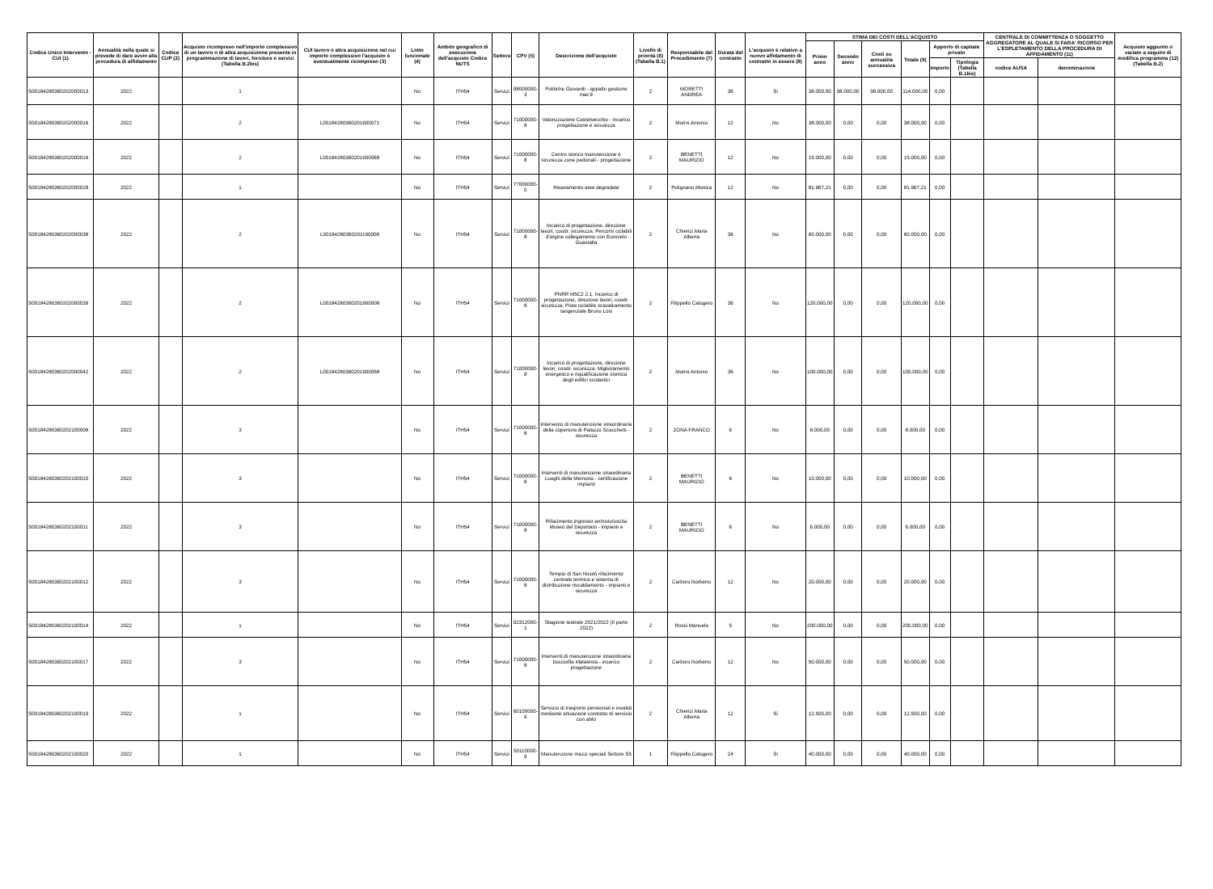| Codice Unico Intervento - CUI (1) | Annualità nella quale si prevede di dare avvio alla procedura di affidamento | Codice CUP (2) | Acquisto ricompreso nell'importo complessivo di un lavoro o di altra acquisizione presente in programmazione di lavori, forniture e servizi (Tabella B.2bis) | CUI lavoro o altra acquisizione nel cui importo complessivo l'acquisto è eventualmente ricompreso (3) | Lotto funzionale (4) | Ambito geografico di esecuzione dell'acquisto Codice NUTS | Settore | CPV (5) | Descrizione dell'acquisto | Livello di priorità (6) (Tabella B.1) | Responsabile del Procedimento (7) | Durata del contratto | L'acquisto è relativo a nuovo affidamento di contratto in essere (8) | STIMA DEI COSTI DELL'ACQUISTO | | | | | | CENTRALE DI COMMITTENZA O SOGGETTO AGGREGATORE AL QUALE SI FARA' RICORSO PER L'ESPLETAMENTO DELLA PROCEDURA DI AFFIDAMENTO (11) | | Acquisto aggiunto o variato a seguito di modifica programma (12) (Tabella B.2) |
| --- | --- | --- | --- | --- | --- | --- | --- | --- | --- | --- | --- | --- | --- | --- | --- | --- | --- | --- | --- | --- | --- | --- |
| | | | | | | | | | | | | | | Primo anno | Secondo anno | Costi su annualità successiva | Totale (9) | Apporto di capitale privato | | | | |
| | | | | | | | | | | | | | | | | | | Importo | Tipologia (Tabella B.1bis) | codice AUSA | denominazione | |
| S00184280360202000013 | 2022 | | 1 | | No | ITH54 | Servizi | 98000000-3 | Politiche Giovanili - appalto gestione mac'é | 2 | MORETTI ANDREA | 36 | Si | 38.000,00 | 38.000,00 | 38.000,00 | 114.000,00 | 0,00 | | | | |
| S00184280360202000016 | 2022 | | 2 | L00184280360201900071 | No | ITH54 | Servizi | 71000000-8 | Valorizzazione Castelvecchio - incarico progettazione e sicurezza | 2 | Morini Antonio | 12 | No | 38.000,00 | 0,00 | 0,00 | 38.000,00 | 0,00 | | | | |
| S00184280360202000018 | 2022 | | 2 | L00184280360201900068 | No | ITH54 | Servizi | 71000000-8 | Centro storico manutenzione e sicurezza zone pedonali - progettazione | 2 | BENETTI MAURIZIO | 12 | No | 15.000,00 | 0,00 | 0,00 | 15.000,00 | 0,00 | | | | |
| S00184280360202000028 | 2022 | | 1 | | No | ITH54 | Servizi | 77000000-0 | Risanamento aree degradate | 2 | Polignano Monica | 12 | No | 81.967,21 | 0,00 | 0,00 | 81.967,21 | 0,00 | | | | |
| S00184280360202000038 | 2022 | | 2 | L00184280360201190008 | No | ITH54 | Servizi | 71000000-8 | Incarico di progettazione, direzione lavori, coodr. sicurezza: Percorsi ciclabili d'argine collegamento con Eurovelo Guastalla | 2 | Chierici Maria Alberta | 36 | No | 60.000,00 | 0,00 | 0,00 | 60.000,00 | 0,00 | | | | |
| S00184280360202000039 | 2022 | | 2 | L00184280360201900008 | No | ITH54 | Servizi | 71000000-8 | PNRR M5C2 2.1. Incarico di progettazione, direzione lavori, coodr. sicurezza: Pista ciclabile scavalcamento tangenziale Bruno Losi | 2 | Filippello Calogero | 36 | No | 120.000,00 | 0,00 | 0,00 | 120.000,00 | 0,00 | | | | |
| S00184280360202000042 | 2022 | | 2 | L00184280360201900058 | No | ITH54 | Servizi | 71000000-8 | Incarico di progettazione, direzione lavori, coodr. sicurezza: Miglioramento energetico e riqualificazione sismica degli edifici scolastici | 2 | Morini Antonio | 36 | No | 100.000,00 | 0,00 | 0,00 | 100.000,00 | 0,00 | | | | |
| S00184280360202100008 | 2022 | | 3 | | No | ITH54 | Servizi | 71000000-8 | Intervento di manutenzione straordinaria della copertura di Palazzo Scacchetti - sicurezza | 2 | ZONA FRANCO | 6 | No | 8.000,00 | 0,00 | 0,00 | 8.000,00 | 0,00 | | | | |
| S00184280360202100010 | 2022 | | 3 | | No | ITH54 | Servizi | 71000000-8 | Interventi di manutenzione straordinaria Luoghi della Memoria - certificazione impianti | 2 | BENETTI MAURIZIO | 6 | No | 10.000,00 | 0,00 | 0,00 | 10.000,00 | 0,00 | | | | |
| S00184280360202100011 | 2022 | | 3 | | No | ITH54 | Servizi | 71000000-8 | Rifacimento ingresso archivio/uscita Museo del Deportato - impianti e sicurezza | 2 | BENETTI MAURIZIO | 6 | No | 6.000,00 | 0,00 | 0,00 | 6.000,00 | 0,00 | | | | |
| S00184280360202100012 | 2022 | | 3 | | No | ITH54 | Servizi | 71000000-8 | Tempio di San Nicolò rifacimento centrale termica e sistema di distribuzione riscaldamento - impianti e sicurezza | 2 | Carboni Norberto | 12 | No | 20.000,00 | 0,00 | 0,00 | 20.000,00 | 0,00 | | | | |
| S00184280360202100014 | 2022 | | 1 | | No | ITH54 | Servizi | 92312000-1 | Stagione teatrale 2021/2022 (II parte 2022) | 2 | Rossi Manuela | 5 | No | 200.000,00 | 0,00 | 0,00 | 200.000,00 | 0,00 | | | | |
| S00184280360202100017 | 2022 | | 3 | | No | ITH54 | Servizi | 71000000-8 | Interventi di manutenzione straordinaria bocciofila Malatesta - incarico progettazione | 2 | Carboni Norberto | 12 | No | 50.000,00 | 0,00 | 0,00 | 50.000,00 | 0,00 | | | | |
| S00184280360202100019 | 2022 | | 1 | | No | ITH54 | Servizi | 60100000-9 | Servizio di trasporto pensionati e invalidi mediante attuazione contratto di servizio con aMo | 2 | Chierici Maria Alberta | 12 | Si | 12.500,00 | 0,00 | 0,00 | 12.500,00 | 0,00 | | | | |
| S00184280360202100020 | 2022 | | 1 | | No | ITH54 | Servizi | 50110000-9 | Manutenzione mezzi speciali Settore S5 | 1 | Filippello Calogero | 24 | Si | 40.000,00 | 0,00 | 0,00 | 40.000,00 | 0,00 | | | | |